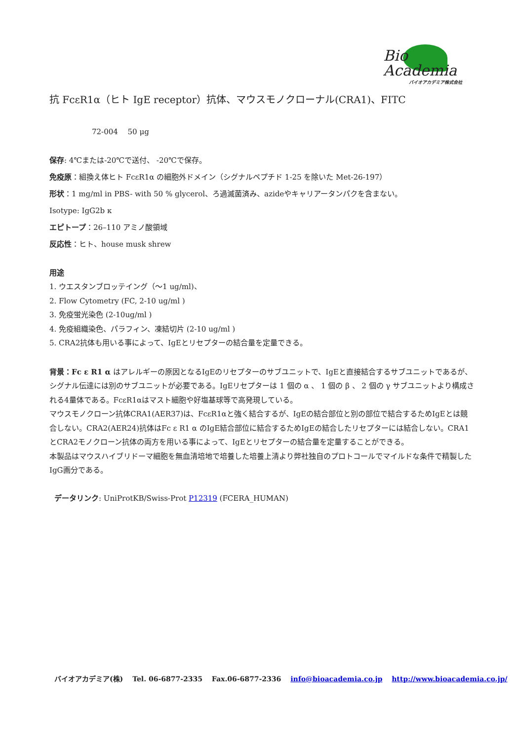Bio
Academia
バイオアカデミア株式会社
抗 FcεR1α（ヒト IgE receptor）抗体、マウスモノクローナル(CRA1)、FITC
72-004　 50 μg
保存: 4℃または-20℃で送付、 -20℃で保存。
免疫原：組換え体ヒト FcεR1α の細胞外ドメイン（シグナルペプチド 1-25 を除いた Met-26-197）
形状：1 mg/ml in PBS- with 50 % glycerol、ろ過滅菌済み、azideやキャリアータンパクを含まない。
Isotype: IgG2b κ
エピトープ：26–110 アミノ酸領域
反応性：ヒト、house musk shrew
用途
1. ウエスタンブロッテイング（〜1 ug/ml)、
2. Flow Cytometry (FC, 2-10 ug/ml )
3. 免疫蛍光染色 (2-10ug/ml )
4. 免疫組織染色、パラフィン、凍結切片 (2-10 ug/ml )
5. CRA2抗体も用いる事によって、IgEとリセプターの結合量を定量できる。
背景：Fc ε R1 α はアレルギーの原因となるIgEのリセプターのサブユニットで、IgEと直接結合するサブユニットであるが、シグナル伝達には別のサブユニットが必要である。IgEリセプターは 1 個の α 、 1 個の β 、 2 個の γ サブユニットより構成される4量体である。FcεR1αはマスト細胞や好塩基球等で高発現している。
マウスモノクローン抗体CRA1(AER37)は、FcεR1αと強く結合するが、IgEの結合部位と別の部位で結合するためIgEとは競合しない。CRA2(AER24)抗体はFc ε R1 α のIgE結合部位に結合するためIgEの結合したリセプターには結合しない。CRA1とCRA2モノクローン抗体の両方を用いる事によって、IgEとリセプターの結合量を定量することができる。
本製品はマウスハイブリドーマ細胞を無血清培地で培養した培養上清より弊社独自のプロトコールでマイルドな条件で精製したIgG画分である。
データリンク: UniProtKB/Swiss-Prot P12319 (FCERA_HUMAN)
バイオアカデミア(株) Tel. 06-6877-2335 Fax.06-6877-2336 info@bioacademia.co.jp http://www.bioacademia.co.jp/